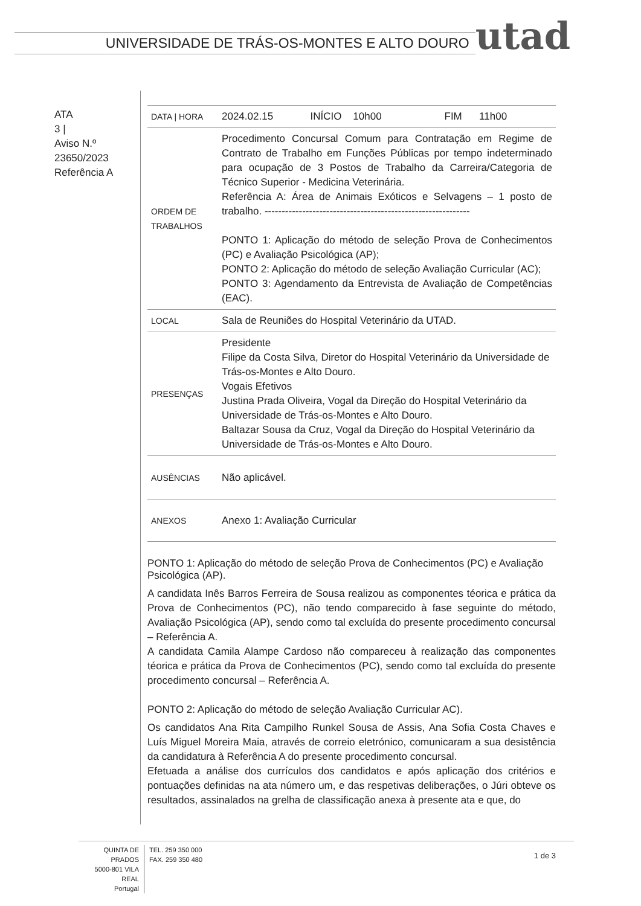UNIVERSIDADE DE TRÁS-OS-MONTES E ALTO DOURO
utad
ATA
3 |
Aviso N.º
23650/2023
Referência A
| DATA / HORA | 2024.02.15 INÍCIO 10h00 FIM 11h00 |
| ORDEM DE TRABALHOS | Procedimento Concursal Comum para Contratação em Regime de Contrato de Trabalho em Funções Públicas por tempo indeterminado para ocupação de 3 Postos de Trabalho da Carreira/Categoria de Técnico Superior - Medicina Veterinária. Referência A: Área de Animais Exóticos e Selvagens – 1 posto de trabalho. ------------------------------------------------------------ PONTO 1: Aplicação do método de seleção Prova de Conhecimentos (PC) e Avaliação Psicológica (AP); PONTO 2: Aplicação do método de seleção Avaliação Curricular (AC); PONTO 3: Agendamento da Entrevista de Avaliação de Competências (EAC). |
| LOCAL | Sala de Reuniões do Hospital Veterinário da UTAD. |
| PRESENÇAS | Presidente Filipe da Costa Silva, Diretor do Hospital Veterinário da Universidade de Trás-os-Montes e Alto Douro. Vogais Efetivos Justina Prada Oliveira, Vogal da Direção do Hospital Veterinário da Universidade de Trás-os-Montes e Alto Douro. Baltazar Sousa da Cruz, Vogal da Direção do Hospital Veterinário da Universidade de Trás-os-Montes e Alto Douro. |
| AUSÊNCIAS | Não aplicável. |
| ANEXOS | Anexo 1: Avaliação Curricular |
PONTO 1: Aplicação do método de seleção Prova de Conhecimentos (PC) e Avaliação Psicológica (AP).
A candidata Inês Barros Ferreira de Sousa realizou as componentes téorica e prática da Prova de Conhecimentos (PC), não tendo comparecido à fase seguinte do método, Avaliação Psicológica (AP), sendo como tal excluída do presente procedimento concursal – Referência A.
A candidata Camila Alampe Cardoso não compareceu à realização das componentes téorica e prática da Prova de Conhecimentos (PC), sendo como tal excluída do presente procedimento concursal – Referência A.
PONTO 2: Aplicação do método de seleção Avaliação Curricular AC).
Os candidatos Ana Rita Campilho Runkel Sousa de Assis, Ana Sofia Costa Chaves e Luís Miguel Moreira Maia, através de correio eletrónico, comunicaram a sua desistência da candidatura à Referência A do presente procedimento concursal.
Efetuada a análise dos currículos dos candidatos e após aplicação dos critérios e pontuações definidas na ata número um, e das respetivas deliberações, o Júri obteve os resultados, assinalados na grelha de classificação anexa à presente ata e que, do
QUINTA DE PRADOS
5000-801 VILA REAL
Portugal
TEL. 259 350 000
FAX. 259 350 480
1 de 3